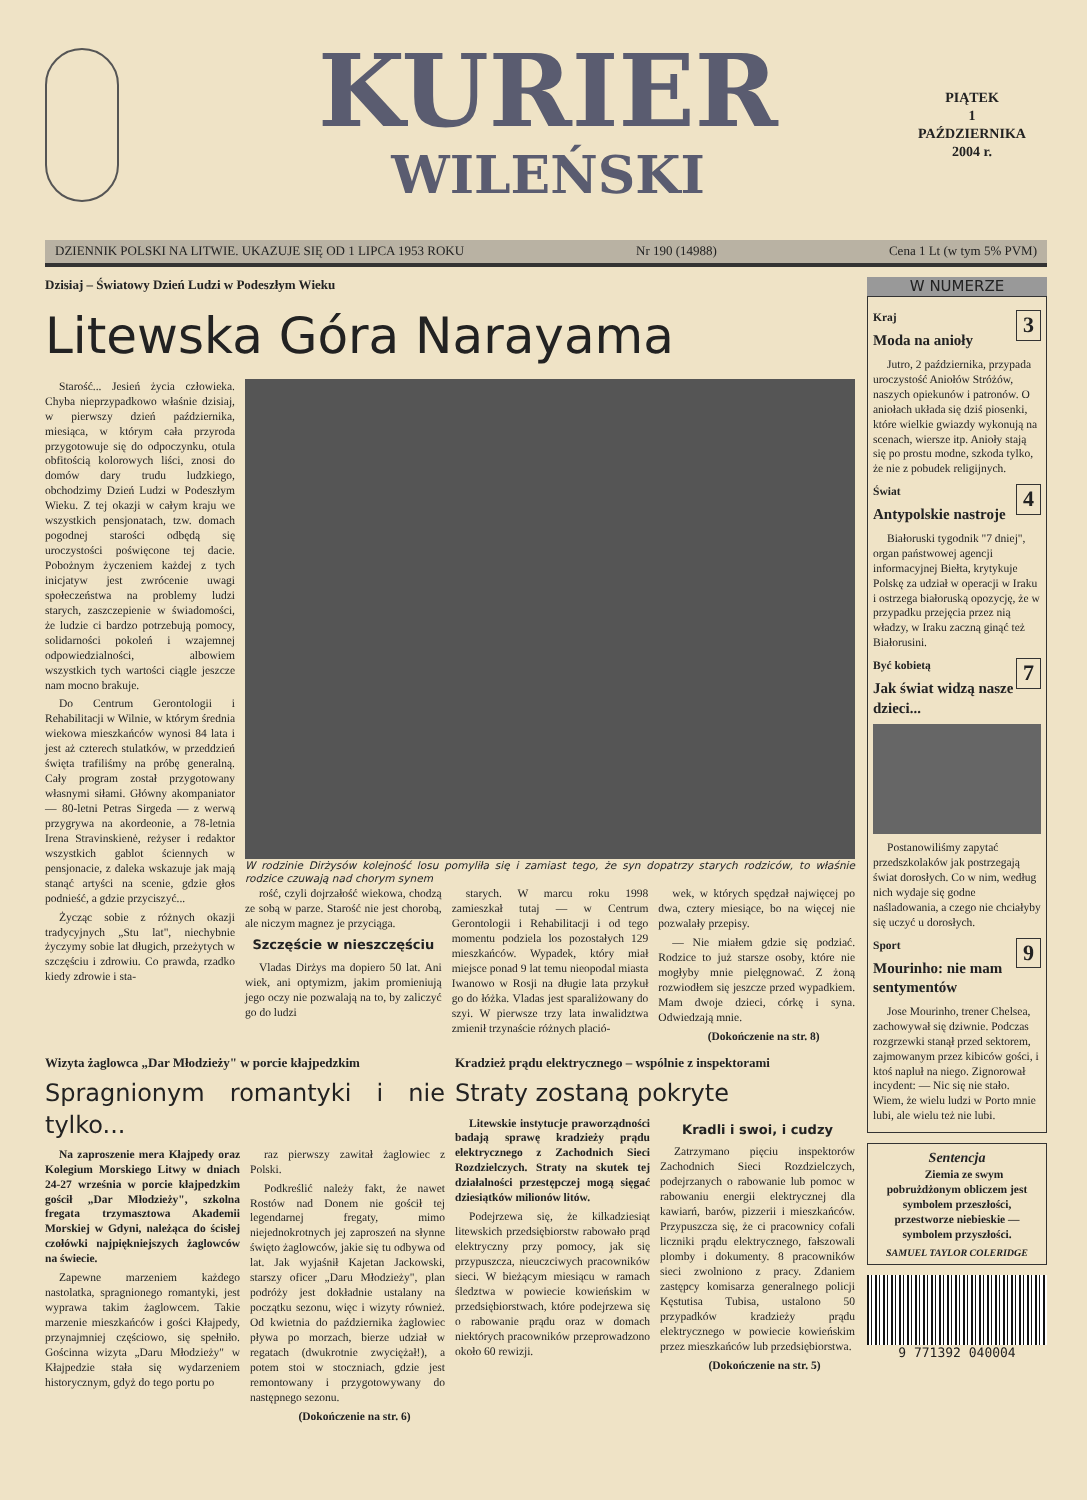KURIER
WILEŃSKI
PIĄTEK
1
PAŹDZIERNIKA
2004 r.
DZIENNIK POLSKI NA LITWIE. UKAZUJE SIĘ OD 1 LIPCA 1953 ROKU Nr 190 (14988) Cena 1 Lt (w tym 5% PVM)
Dzisiaj – Światowy Dzień Ludzi w Podeszłym Wieku
Litewska Góra Narayama
Starość... Jesień życia człowieka. Chyba nieprzypadkowo właśnie dzisiaj, w pierwszy dzień października, miesiąca, w którym cała przyroda przygotowuje się do odpoczynku, otula obfitością kolorowych liści, znosi do domów dary trudu ludzkiego, obchodzimy Dzień Ludzi w Podeszłym Wieku. Z tej okazji w całym kraju we wszystkich pensjonatach, tzw. domach pogodnej starości odbędą się uroczystości poświęcone tej dacie. Pobożnym życzeniem każdej z tych inicjatyw jest zwrócenie uwagi społeczeństwa na problemy ludzi starych, zaszczepienie w świadomości, że ludzie ci bardzo potrzebują pomocy, solidarności pokoleń i wzajemnej odpowiedzialności, albowiem wszystkich tych wartości ciągle jeszcze nam mocno brakuje.
Do Centrum Gerontologii i Rehabilitacji w Wilnie, w którym średnia wiekowa mieszkańców wynosi 84 lata i jest aż czterech stulatków, w przeddzień święta trafiliśmy na próbę generalną. Cały program został przygotowany własnymi siłami. Główny akompaniator — 80-letni Petras Sirgeda — z werwą przygrywa na akordeonie, a 78-letnia Irena Stravinskienė, reżyser i redaktor wszystkich gablot ściennych w pensjonacie, z daleka wskazuje jak mają stanąć artyści na scenie, gdzie głos podnieść, a gdzie przyciszyć...
Życząc sobie z różnych okazji tradycyjnych „Stu lat", niechybnie życzymy sobie lat długich, przeżytych w szczęściu i zdrowiu. Co prawda, rzadko kiedy zdrowie i sta-
W rodzinie Dirżysów kolejność losu pomyliła się i zamiast tego, że syn dopatrzy starych rodziców, to właśnie rodzice czuwają nad chorym synem
rość, czyli dojrzałość wiekowa, chodzą ze sobą w parze. Starość nie jest chorobą, ale niczym magnez je przyciąga.
Szczęście w nieszczęściu
Vladas Dirżys ma dopiero 50 lat. Ani wiek, ani optymizm, jakim promieniują jego oczy nie pozwalają na to, by zaliczyć go do ludzi
starych. W marcu roku 1998 zamieszkał tutaj — w Centrum Gerontologii i Rehabilitacji i od tego momentu podziela los pozostałych 129 mieszkańców. Wypadek, który miał miejsce ponad 9 lat temu nieopodal miasta Iwanowo w Rosji na długie lata przykuł go do łóżka. Vladas jest sparaliżowany do szyi. W pierwsze trzy lata inwalidztwa zmienił trzynaście różnych plació-
wek, w których spędzał najwięcej po dwa, cztery miesiące, bo na więcej nie pozwalały przepisy.
— Nie miałem gdzie się podziać. Rodzice to już starsze osoby, które nie mogłyby mnie pielęgnować. Z żoną rozwiodłem się jeszcze przed wypadkiem. Mam dwoje dzieci, córkę i syna. Odwiedzają mnie.
(Dokończenie na str. 8)
Wizyta żaglowca „Dar Młodzieży" w porcie kłajpedzkim
Spragnionym romantyki i nie tylko...
Na zaproszenie mera Kłajpedy oraz Kolegium Morskiego Litwy w dniach 24-27 września w porcie kłajpedzkim gościł „Dar Młodzieży", szkolna fregata trzymasztowa Akademii Morskiej w Gdyni, należąca do ścisłej czołówki najpiękniejszych żaglowców na świecie.
Zapewne marzeniem każdego nastolatka, spragnionego romantyki, jest wyprawa takim żaglowcem. Takie marzenie mieszkańców i gości Kłajpedy, przynajmniej częściowo, się spełniło. Gościnna wizyta „Daru Młodzieży" w Kłajpedzie stała się wydarzeniem historycznym, gdyż do tego portu po
raz pierwszy zawitał żaglowiec z Polski.
Podkreślić należy fakt, że nawet Rostów nad Donem nie gościł tej legendarnej fregaty, mimo niejednokrotnych jej zaproszeń na słynne święto żaglowców, jakie się tu odbywa od lat. Jak wyjaśnił Kajetan Jackowski, starszy oficer „Daru Młodzieży", plan podróży jest dokładnie ustalany na początku sezonu, więc i wizyty również. Od kwietnia do października żaglowiec pływa po morzach, bierze udział w regatach (dwukrotnie zwyciężał!), a potem stoi w stoczniach, gdzie jest remontowany i przygotowywany do następnego sezonu.
(Dokończenie na str. 6)
Kradzież prądu elektrycznego – wspólnie z inspektorami
Straty zostaną pokryte
Litewskie instytucje praworządności badają sprawę kradzieży prądu elektrycznego z Zachodnich Sieci Rozdzielczych. Straty na skutek tej działalności przestępczej mogą sięgać dziesiątków milionów litów.
Podejrzewa się, że kilkadziesiąt litewskich przedsiębiorstw rabowało prąd elektryczny przy pomocy, jak się przypuszcza, nieuczciwych pracowników sieci. W bieżącym miesiącu w ramach śledztwa w powiecie kowieńskim w przedsiębiorstwach, które podejrzewa się o rabowanie prądu oraz w domach niektórych pracowników przeprowadzono około 60 rewizji.
Kradli i swoi, i cudzy
Zatrzymano pięciu inspektorów Zachodnich Sieci Rozdzielczych, podejrzanych o rabowanie lub pomoc w rabowaniu energii elektrycznej dla kawiarń, barów, pizzerii i mieszkańców. Przypuszcza się, że ci pracownicy cofali liczniki prądu elektrycznego, fałszowali plomby i dokumenty. 8 pracowników sieci zwolniono z pracy. Zdaniem zastępcy komisarza generalnego policji Kęstutisa Tubisa, ustalono 50 przypadków kradzieży prądu elektrycznego w powiecie kowieńskim przez mieszkańców lub przedsiębiorstwa.
(Dokończenie na str. 5)
W NUMERZE
Kraj 3
Moda na anioły
Jutro, 2 października, przypada uroczystość Aniołów Stróżów, naszych opiekunów i patronów. O aniołach układa się dziś piosenki, które wielkie gwiazdy wykonują na scenach, wiersze itp. Anioły stają się po prostu modne, szkoda tylko, że nie z pobudek religijnych.
Świat 4
Antypolskie nastroje
Białoruski tygodnik "7 dniej", organ państwowej agencji informacyjnej Biełta, krytykuje Polskę za udział w operacji w Iraku i ostrzega białoruską opozycję, że w przypadku przejęcia przez nią władzy, w Iraku zaczną ginąć też Białorusini.
Być kobietą 7
Jak świat widzą nasze dzieci...
Postanowiliśmy zapytać przedszkolaków jak postrzegają świat dorosłych. Co w nim, według nich wydaje się godne naśladowania, a czego nie chciałyby się uczyć u dorosłych.
Sport 9
Mourinho: nie mam sentymentów
Jose Mourinho, trener Chelsea, zachowywał się dziwnie. Podczas rozgrzewki stanął przed sektorem, zajmowanym przez kibiców gości, i ktoś napluł na niego. Zignorował incydent: — Nic się nie stało. Wiem, że wielu ludzi w Porto mnie lubi, ale wielu też nie lubi.
Sentencja
Ziemia ze swym pobrużdżonym obliczem jest symbolem przeszłości, przestworze niebieskie — symbolem przyszłości.
SAMUEL TAYLOR COLERIDGE
9 771392 040004